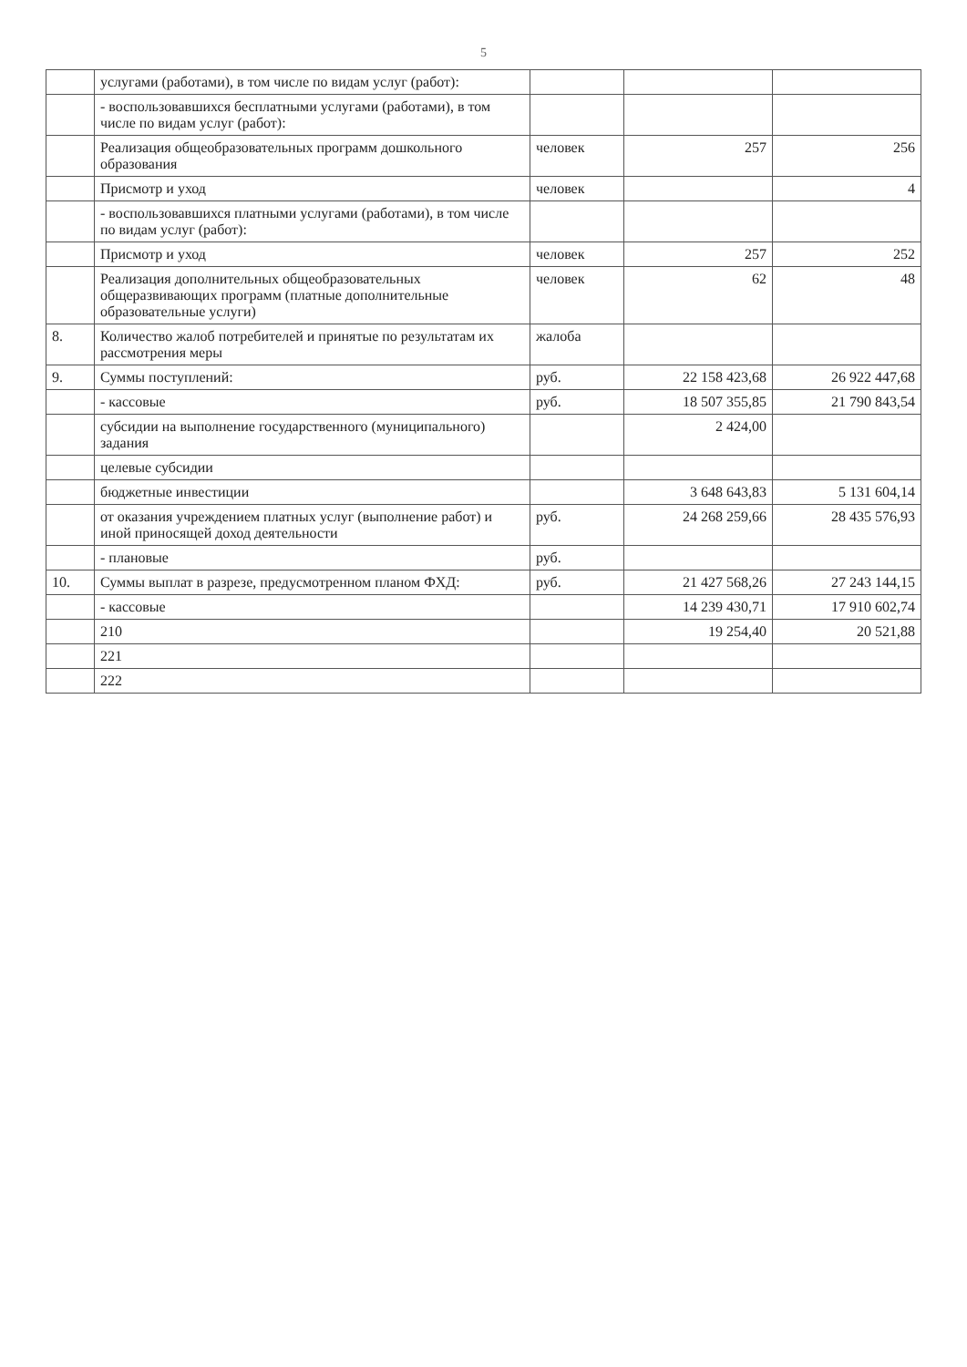5
| | услугами (работами), в том числе по видам услуг (работ): | | | |
| | - воспользовавшихся бесплатными услугами (работами), в том числе по видам услуг (работ): | | | |
| | Реализация общеобразовательных программ дошкольного образования | человек | 257 | 256 |
| | Присмотр и уход | человек | | 4 |
| | - воспользовавшихся платными услугами (работами), в том числе по видам услуг (работ): | | | |
| | Присмотр и уход | человек | 257 | 252 |
| | Реализация дополнительных общеобразовательных общеразвивающих программ (платные дополнительные образовательные услуги) | человек | 62 | 48 |
| 8. | Количество жалоб потребителей и принятые по результатам их рассмотрения меры | жалоба | | |
| 9. | Суммы поступлений: | руб. | 22 158 423,68 | 26 922 447,68 |
| | - кассовые | руб. | 18 507 355,85 | 21 790 843,54 |
| | субсидии на выполнение государственного (муниципального) задания | | 2 424,00 | |
| | целевые субсидии | | | |
| | бюджетные инвестиции | | 3 648 643,83 | 5 131 604,14 |
| | от оказания учреждением платных услуг (выполнение работ) и иной приносящей доход деятельности | руб. | 24 268 259,66 | 28 435 576,93 |
| | - плановые | руб. | | |
| 10. | Суммы выплат в разрезе, предусмотренном планом ФХД: | руб. | 21 427 568,26 | 27 243 144,15 |
| | - кассовые | | 14 239 430,71 | 17 910 602,74 |
| | 210 | | 19 254,40 | 20 521,88 |
| | 221 | | | |
| | 222 | | | |